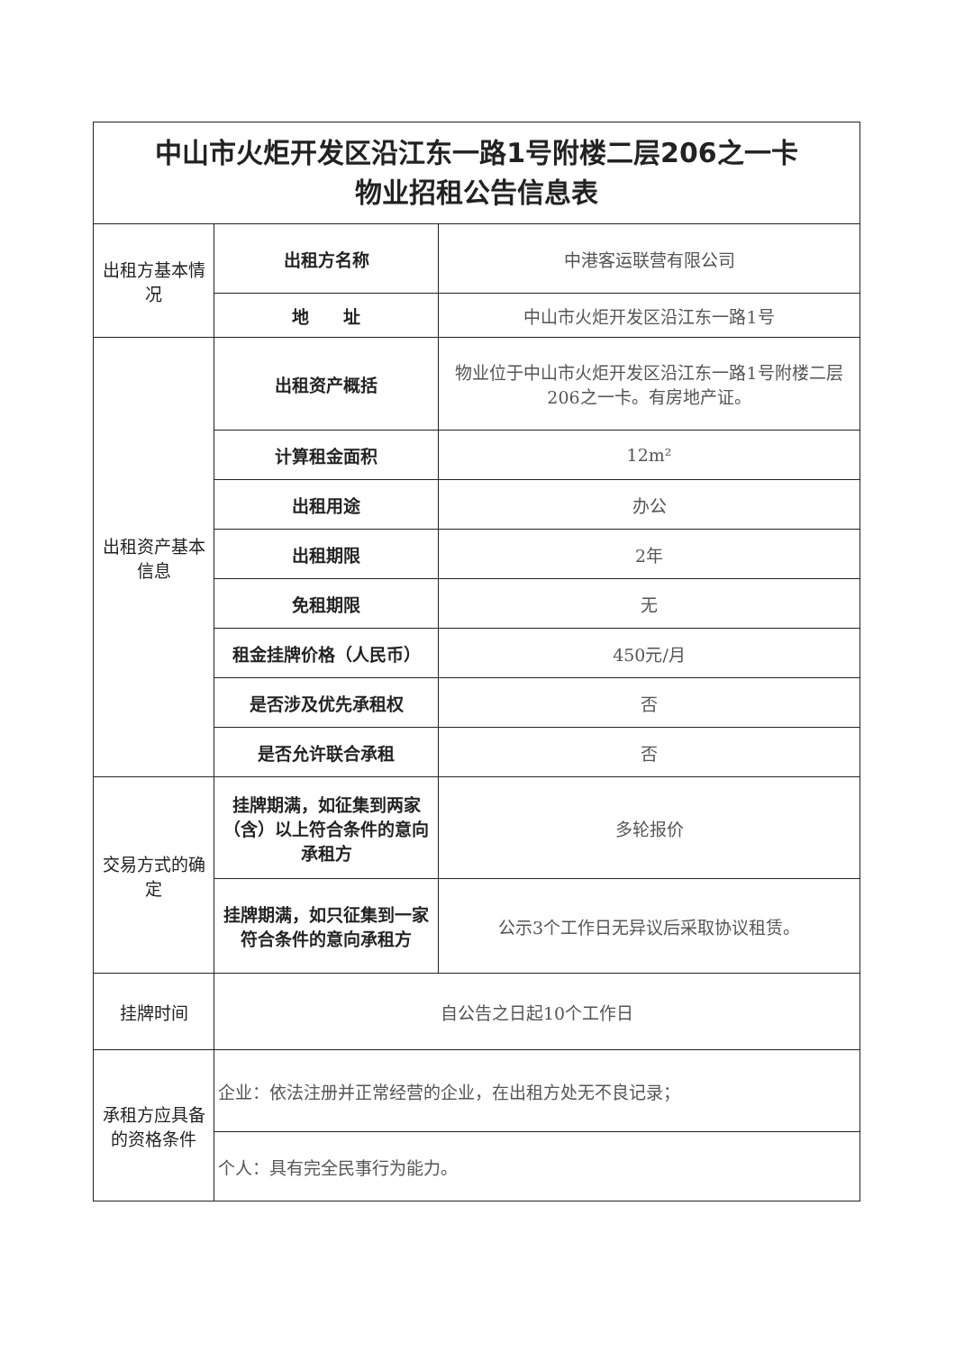| 中山市火炬开发区沿江东一路1号附楼二层206之一卡 物业招租公告信息表 | | |
| 出租方基本情况 | 出租方名称 | 中港客运联营有限公司 |
| | 地 址 | 中山市火炬开发区沿江东一路1号 |
| 出租资产基本信息 | 出租资产概括 | 物业位于中山市火炬开发区沿江东一路1号附楼二层206之一卡。有房地产证。 |
| | 计算租金面积 | 12m² |
| | 出租用途 | 办公 |
| | 出租期限 | 2年 |
| | 免租期限 | 无 |
| | 租金挂牌价格（人民币） | 450元/月 |
| | 是否涉及优先承租权 | 否 |
| | 是否允许联合承租 | 否 |
| 交易方式的确定 | 挂牌期满，如征集到两家（含）以上符合条件的意向承租方 | 多轮报价 |
| | 挂牌期满，如只征集到一家符合条件的意向承租方 | 公示3个工作日无异议后采取协议租赁。 |
| 挂牌时间 | 自公告之日起10个工作日 | |
| 承租方应具备的资格条件 | 企业：依法注册并正常经营的企业，在出租方处无不良记录； | |
| | 个人：具有完全民事行为能力。 | |